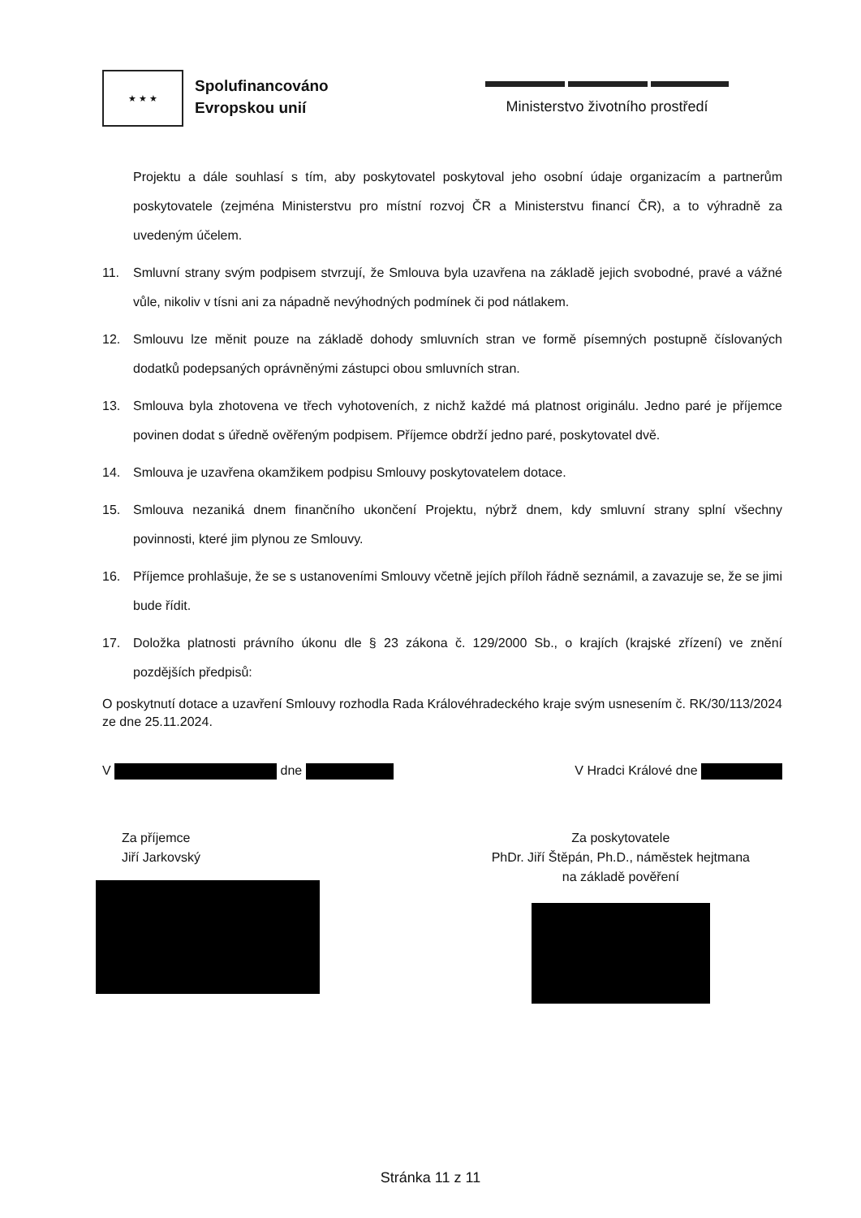★ ★ ★
Spolufinancováno
Evropskou unií
Ministerstvo životního prostředí
Projektu a dále souhlasí s tím, aby poskytovatel poskytoval jeho osobní údaje organizacím a partnerům poskytovatele (zejména Ministerstvu pro místní rozvoj ČR a Ministerstvu financí ČR), a to výhradně za uvedeným účelem.
11. Smluvní strany svým podpisem stvrzují, že Smlouva byla uzavřena na základě jejich svobodné, pravé a vážné vůle, nikoliv v tísni ani za nápadně nevýhodných podmínek či pod nátlakem.
12. Smlouvu lze měnit pouze na základě dohody smluvních stran ve formě písemných postupně číslovaných dodatků podepsaných oprávněnými zástupci obou smluvních stran.
13. Smlouva byla zhotovena ve třech vyhotoveních, z nichž každé má platnost originálu. Jedno paré je příjemce povinen dodat s úředně ověřeným podpisem. Příjemce obdrží jedno paré, poskytovatel dvě.
14. Smlouva je uzavřena okamžikem podpisu Smlouvy poskytovatelem dotace.
15. Smlouva nezaniká dnem finančního ukončení Projektu, nýbrž dnem, kdy smluvní strany splní všechny povinnosti, které jim plynou ze Smlouvy.
16. Příjemce prohlašuje, že se s ustanoveními Smlouvy včetně jejích příloh řádně seznámil, a zavazuje se, že se jimi bude řídit.
17. Doložka platnosti právního úkonu dle § 23 zákona č. 129/2000 Sb., o krajích (krajské zřízení) ve znění pozdějších předpisů:
O poskytnutí dotace a uzavření Smlouvy rozhodla Rada Královéhradeckého kraje svým usnesením č. RK/30/113/2024 ze dne 25.11.2024.
V dne V Hradci Králové dne
Za příjemce
Jiří Jarkovský
Za poskytovatele
PhDr. Jiří Štěpán, Ph.D., náměstek hejtmana
na základě pověření
Stránka 11 z 11